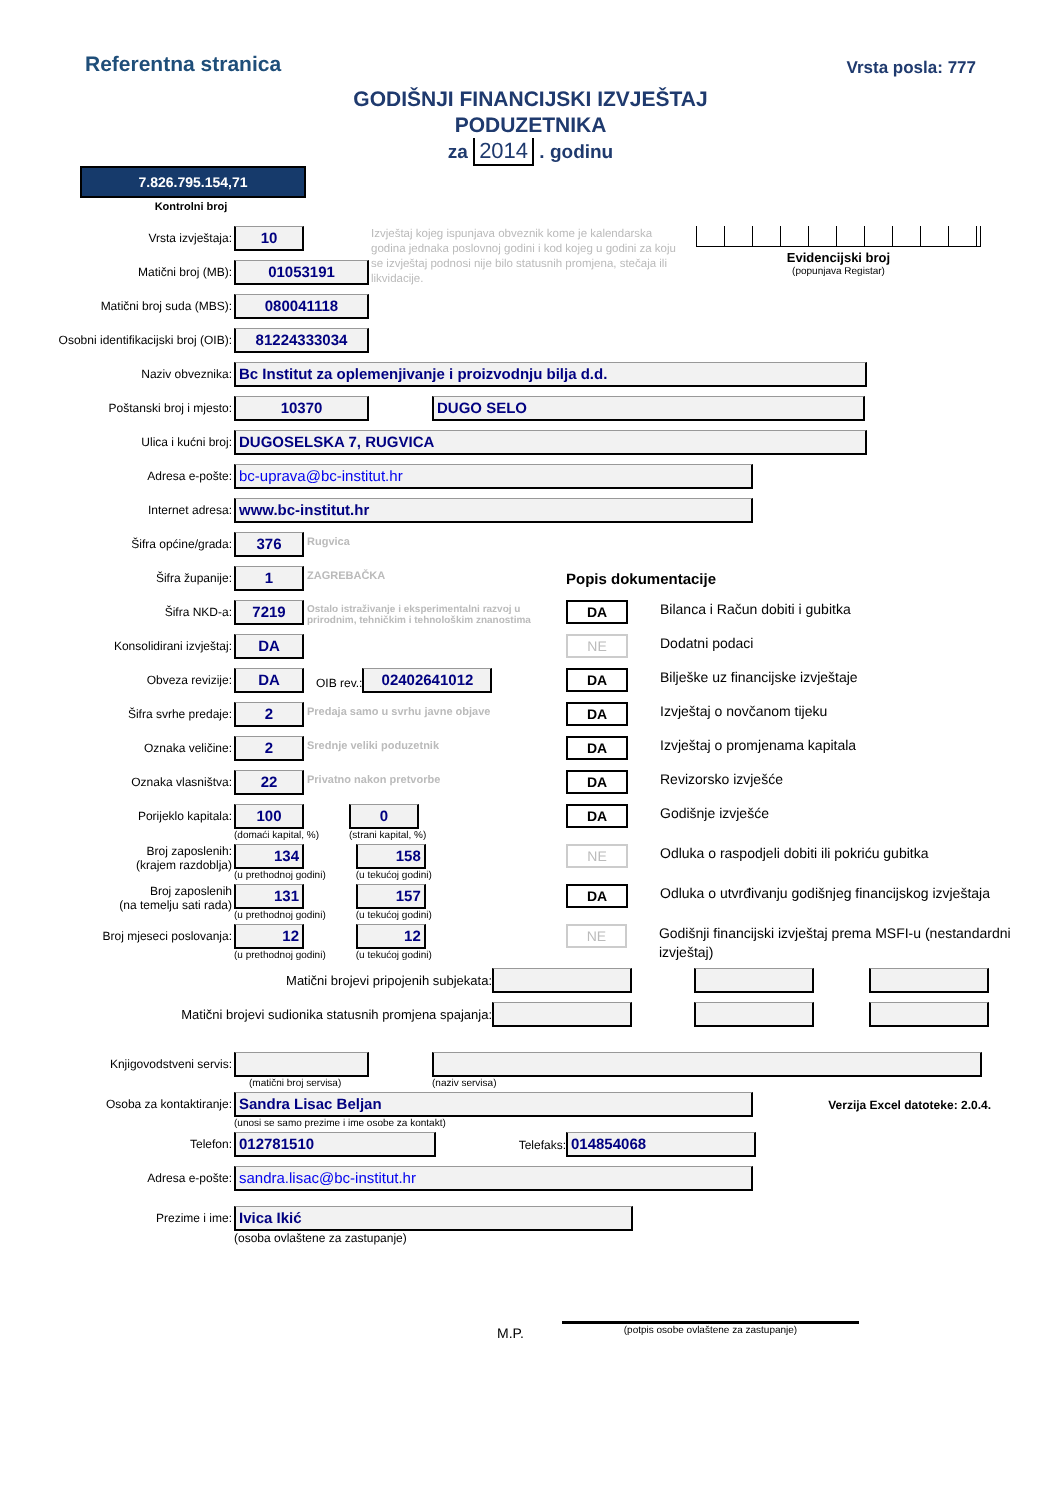Referentna stranica
Vrsta posla: 777
GODIŠNJI FINANCIJSKI IZVJEŠTAJ
PODUZETNIKA
za 2014 . godinu
7.826.795.154,71
Kontrolni broj
Vrsta izvještaja:
10
Matični broj (MB):
01053191
Izvještaj kojeg ispunjava obveznik kome je kalendarska godina jednaka poslovnoj godini i kod kojeg u godini za koju se izvještaj podnosi nije bilo statusnih promjena, stečaja ili likvidacije.
Evidencijski broj
(popunjava Registar)
Matični broj suda (MBS):
080041118
Osobni identifikacijski broj (OIB):
81224333034
Naziv obveznika:
Bc Institut za oplemenjivanje i proizvodnju bilja d.d.
Poštanski broj i mjesto:
10370 DUGO SELO
Ulica i kućni broj:
DUGOSELSKA 7, RUGVICA
Adresa e-pošte:
bc-uprava@bc-institut.hr
Internet adresa:
www.bc-institut.hr
Šifra općine/grada:
376
Rugvica
Šifra županije:
1
ZAGREBAČKA
Popis dokumentacije
Šifra NKD-a:
7219
Ostalo istraživanje i eksperimentalni razvoj u prirodnim, tehničkim i tehnološkim znanostima
DA
Bilanca i Račun dobiti i gubitka
Konsolidirani izvještaj:
DA
NE
Dodatni podaci
Obveza revizije:
DA
OIB rev.:
02402641012
DA
Bilješke uz financijske izvještaje
Šifra svrhe predaje:
2
Predaja samo u svrhu javne objave
DA
Izvještaj o novčanom tijeku
Oznaka veličine:
2
Srednje veliki poduzetnik
DA
Izvještaj o promjenama kapitala
Oznaka vlasništva:
22
Privatno nakon pretvorbe
DA
Revizorsko izvješće
Porijeklo kapitala:
100
(domaći kapital, %)
0
(strani kapital, %)
DA
Godišnje izvješće
Broj zaposlenih:
(krajem razdoblja)
134
(u prethodnoj godini)
158
(u tekućoj godini)
NE
Odluka o raspodjeli dobiti ili pokriću gubitka
Broj zaposlenih
(na temelju sati rada)
131
(u prethodnoj godini)
157
(u tekućoj godini)
DA
Odluka o utvrđivanju godišnjeg financijskog izvještaja
Broj mjeseci poslovanja:
12
(u prethodnoj godini)
12
(u tekućoj godini)
NE
Godišnji financijski izvještaj prema MSFI-u (nestandardni izvještaj)
Matični brojevi pripojenih subjekata:
Matični brojevi sudionika statusnih promjena spajanja:
Knjigovodstveni servis:
(matični broj servisa) (naziv servisa)
Osoba za kontaktiranje:
Sandra Lisac Beljan
(unosi se samo prezime i ime osobe za kontakt)
Verzija Excel datoteke: 2.0.4.
Telefon:
012781510
Telefaks:
014854068
Adresa e-pošte:
sandra.lisac@bc-institut.hr
Prezime i ime:
Ivica Ikić
(osoba ovlaštene za zastupanje)
M.P.
(potpis osobe ovlaštene za zastupanje)